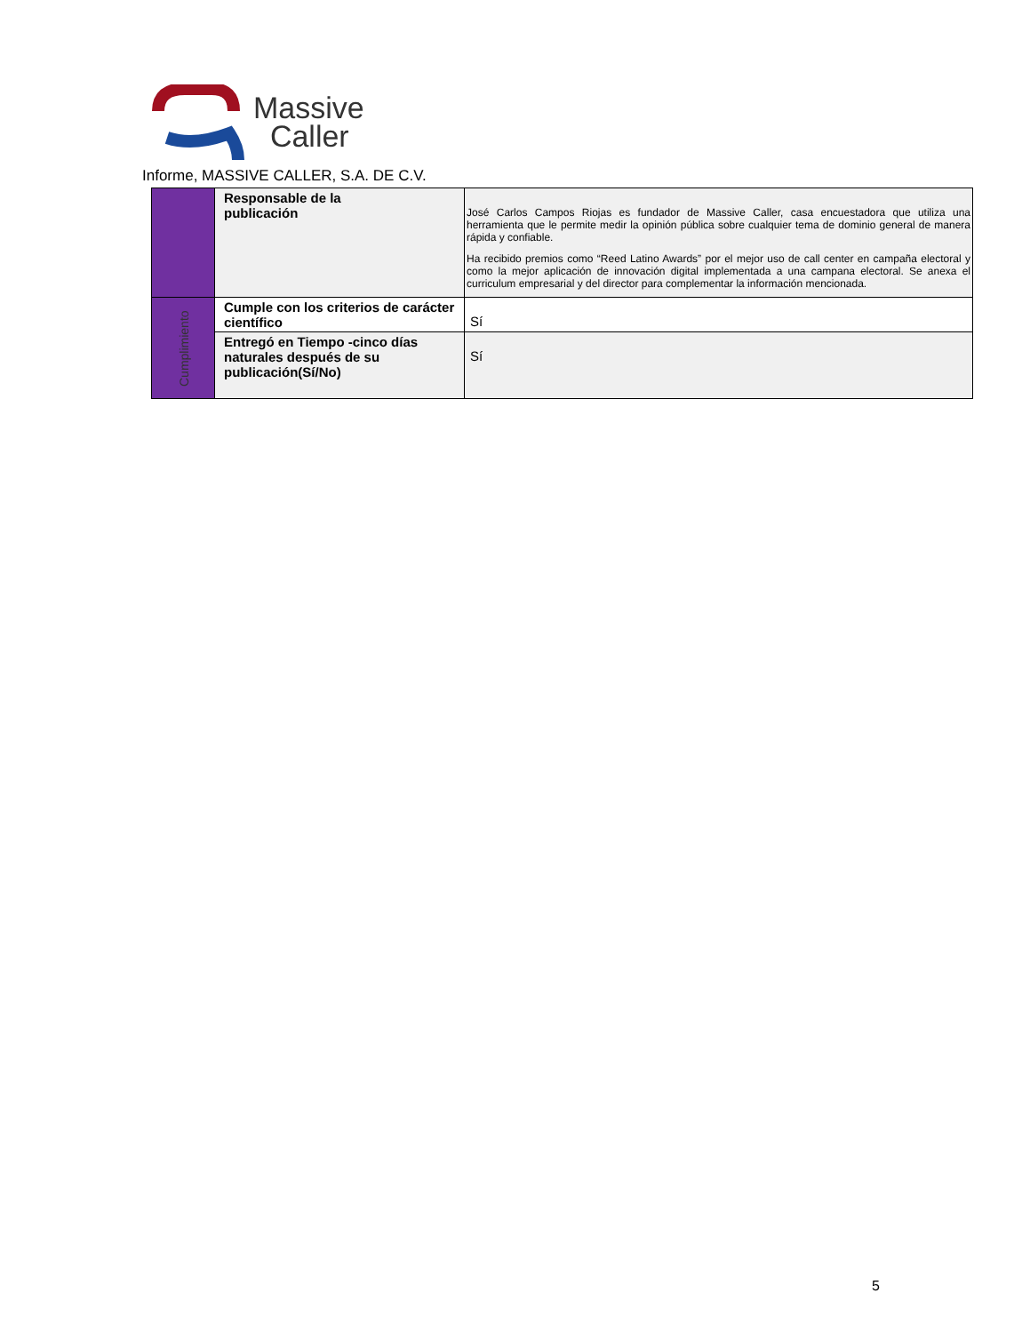Massive
Caller
Informe, MASSIVE CALLER, S.A. DE C.V.
| | Responsable de la publicación | José Carlos Campos Riojas es fundador de Massive Caller, casa encuestadora que utiliza una herramienta que le permite medir la opinión pública sobre cualquier tema de dominio general de manera rápida y confiable. Ha recibido premios como “Reed Latino Awards” por el mejor uso de call center en campaña electoral y como la mejor aplicación de innovación digital implementada a una campana electoral. Se anexa el curriculum empresarial y del director para complementar la información mencionada. |
| Cumplimiento | Cumple con los criterios de carácter científico | Sí |
| | Entregó en Tiempo -cinco días naturales después de su publicación(Sí/No) | Sí |
5